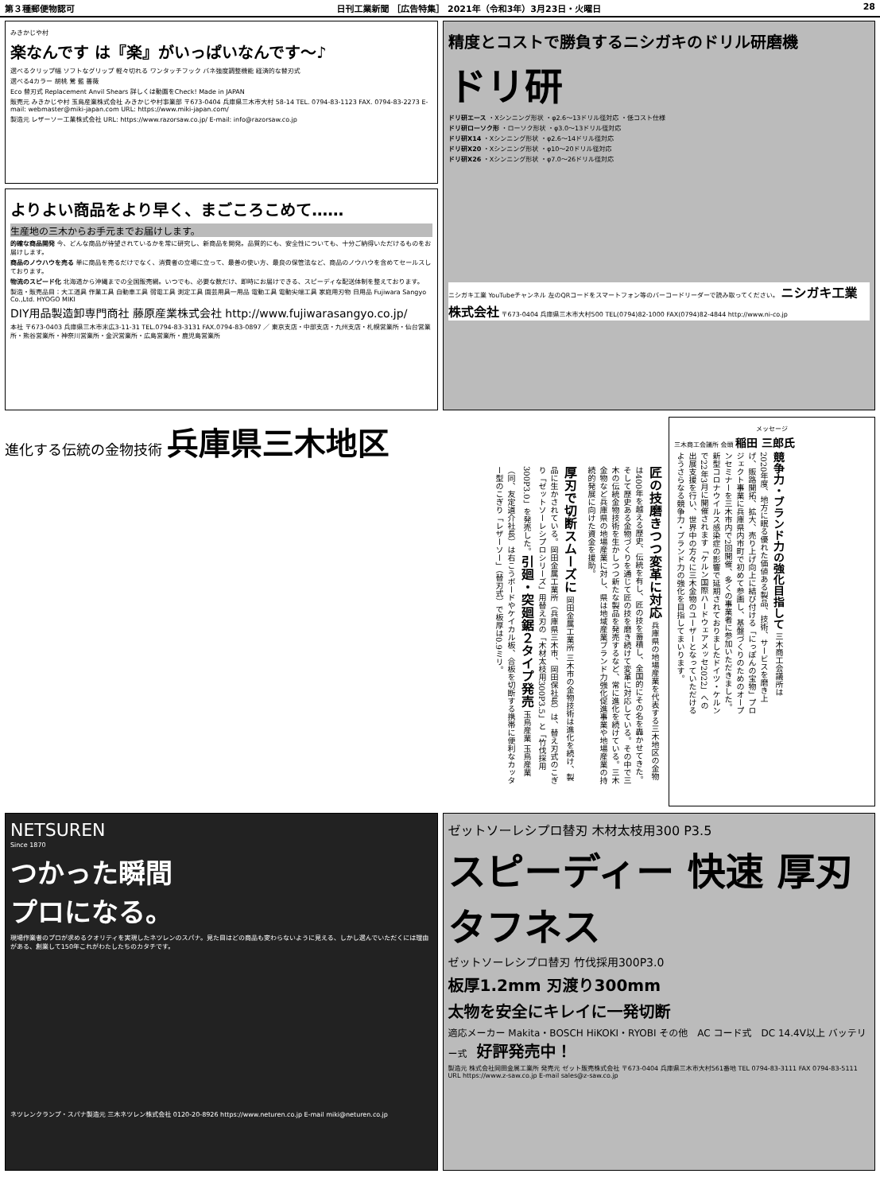第３種郵便物認可 日刊工業新聞 ［広告特集］ 2021年（令和3年）3月23日・火曜日 28
みきかじや村
楽なんです は『楽』がいっぱいなんです～♪
選べるクリップ幅 ソフトなグリップ 軽々切れる ワンタッチフック バネ強度調整機能 経済的な替刃式
選べる4カラー 胡桃 鶯 藍 薔薇
Eco 替刃式 Replacement Anvil Shears 詳しくは動画をCheck! Made in JAPAN
販売元 みきかじや村 玉鳥産業株式会社 みきかじや村事業部 〒673-0404 兵庫県三木市大村 58-14 TEL. 0794-83-1123 FAX. 0794-83-2273 E-mail: webmaster@miki-japan.com URL: https://www.miki-japan.com/
製造元 レザーソー工業株式会社 URL: https://www.razorsaw.co.jp/ E-mail: info@razorsaw.co.jp
よりよい商品をより早く、まごころこめて……
生産地の三木からお手元までお届けします。
的確な商品開発 今、どんな商品が待望されているかを常に研究し、新商品を開発。品質的にも、安全性についても、十分ご納得いただけるものをお届けします。
商品のノウハウを売る 単に商品を売るだけでなく、消費者の立場に立って、最善の使い方、最良の保管法など、商品のノウハウを含めてセールスしております。
物流のスピード化 北海道から沖縄までの全国販売網。いつでも、必要な数だけ、即時にお届けできる、スピーディな配送体制を整えております。
製造・販売品目：大工道具 作業工具 自動車工具 弱電工具 測定工具 園芸用具一用品 電動工具 電動尖端工具 家庭用刃物 日用品 Fujiwara Sangyo Co.,Ltd. HYOGO MIKI
DIY用品製造卸専門商社 藤原産業株式会社 http://www.fujiwarasangyo.co.jp/
本社 〒673-0403 兵庫県三木市末広3-11-31 TEL.0794-83-3131 FAX.0794-83-0897 ／ 東京支店・中部支店・九州支店・札幌営業所・仙台営業所・熊谷営業所・神奈川営業所・金沢営業所・広島営業所・鹿児島営業所
精度とコストで勝負するニシガキのドリル研磨機
ドリ研
ドリ研エース ・Xシンニング形状 ・φ2.6～13ドリル径対応 ・低コスト仕様
ドリ研ローソク形 ・ローソク形状 ・φ3.0～13ドリル径対応
ドリ研X14 ・Xシンニング形状 ・φ2.6～14ドリル径対応
ドリ研X20 ・Xシンニング形状 ・φ10～20ドリル径対応
ドリ研X26 ・Xシンニング形状 ・φ7.0～26ドリル径対応
ニシガキ工業 YouTubeチャンネル 左のQRコードをスマートフォン等のバーコードリーダーで読み取ってください。 ニシガキ工業株式会社 〒673-0404 兵庫県三木市大村500 TEL(0794)82-1000 FAX(0794)82-4844 http://www.ni-co.jp
進化する伝統の金物技術 兵庫県三木地区
匠の技磨きつつ変革に対応 兵庫県の地場産業を代表する三木地区の金物は400年を越える歴史、伝統を有し、匠の技を蓄積し、全国的にその名を轟かせてきた。そして歴史ある金物づくりを通じて匠の技を磨き続けて変革に対応している。その中で三木の伝統金物技術を生かしつつ新たな製品を発売するなど、常に進化を続けている。三木金物など兵庫県の地場産業に対し、県は地域産業ブランド力強化促進事業や地場産業の持続的発展に向けた資金を援助。
厚刃で切断スムーズに 岡田金属工業所 三木市の金物技術は進化を続け、製品に生かされている。岡田金属工業所（兵庫県三木市、岡田保社長）は、替え刃式のこぎり「ゼットソーレシプロシリーズ」用替え刃の「木材太枝用300P3.5」と「竹伐採用300P3.0」を発売した。引廻・突廻鋸２タイプ発売 玉鳥産業 玉鳥産業（同、友定道介社長）は右こうボードやケイカル板、合板を切断する携帯に便利なカッター型のこぎり「レザーソー」（替刃式）で板厚は0.9ミリ。
メッセージ
三木商工会議所 会頭 稲田 三郎氏
競争力・ブランド力の強化目指して 三木商工会議所は2020年度、地方に眠る優れた価値ある製品、技術、サービスを磨き上げ、販路開拓、拡大、売り上げ向上に結び付ける「にっぽんの宝物」プロジェクト事業に兵庫県内市町で初めて参画し、基盤づくりのためのオープンセミナーを三木市内で2回開催、多くの事業者に参加いただきました。新型コロナウイルス感染症の影響で延期されておりましたドイツ・ケルンで22年3月に開催されます「ケルン国際ハードウェアメッセ2022」への出展支援を行い、世界中の方々に三木金物のユーザーとなっていただけるようさらなる競争力・ブランド力の強化を目指してまいります。
NETSUREN
Since 1870
つかった瞬間
プロになる。
現場作業者のプロが求めるクオリティを実現したネツレンのスパナ。見た目はどの商品も変わらないように見える、しかし選んでいただくには理由がある、創業して150年これがわたしたちのカタチです。
ネツレンクランプ・スパナ製造元 三木ネツレン株式会社 0120-20-8926 https://www.neturen.co.jp E-mail miki@neturen.co.jp
ゼットソーレシプロ替刃 木材太枝用300 P3.5
スピーディー 快速 厚刃 タフネス
ゼットソーレシプロ替刃 竹伐採用300P3.0
板厚1.2mm 刃渡り300mm
太物を安全にキレイに一発切断
適応メーカー Makita・BOSCH HiKOKI・RYOBI その他　AC コード式　DC 14.4V以上 バッテリー式　好評発売中！
製造元 株式会社岡田金属工業所 発売元 ゼット販売株式会社 〒673-0404 兵庫県三木市大村561番地 TEL 0794-83-3111 FAX 0794-83-5111 URL https://www.z-saw.co.jp E-mail sales@z-saw.co.jp